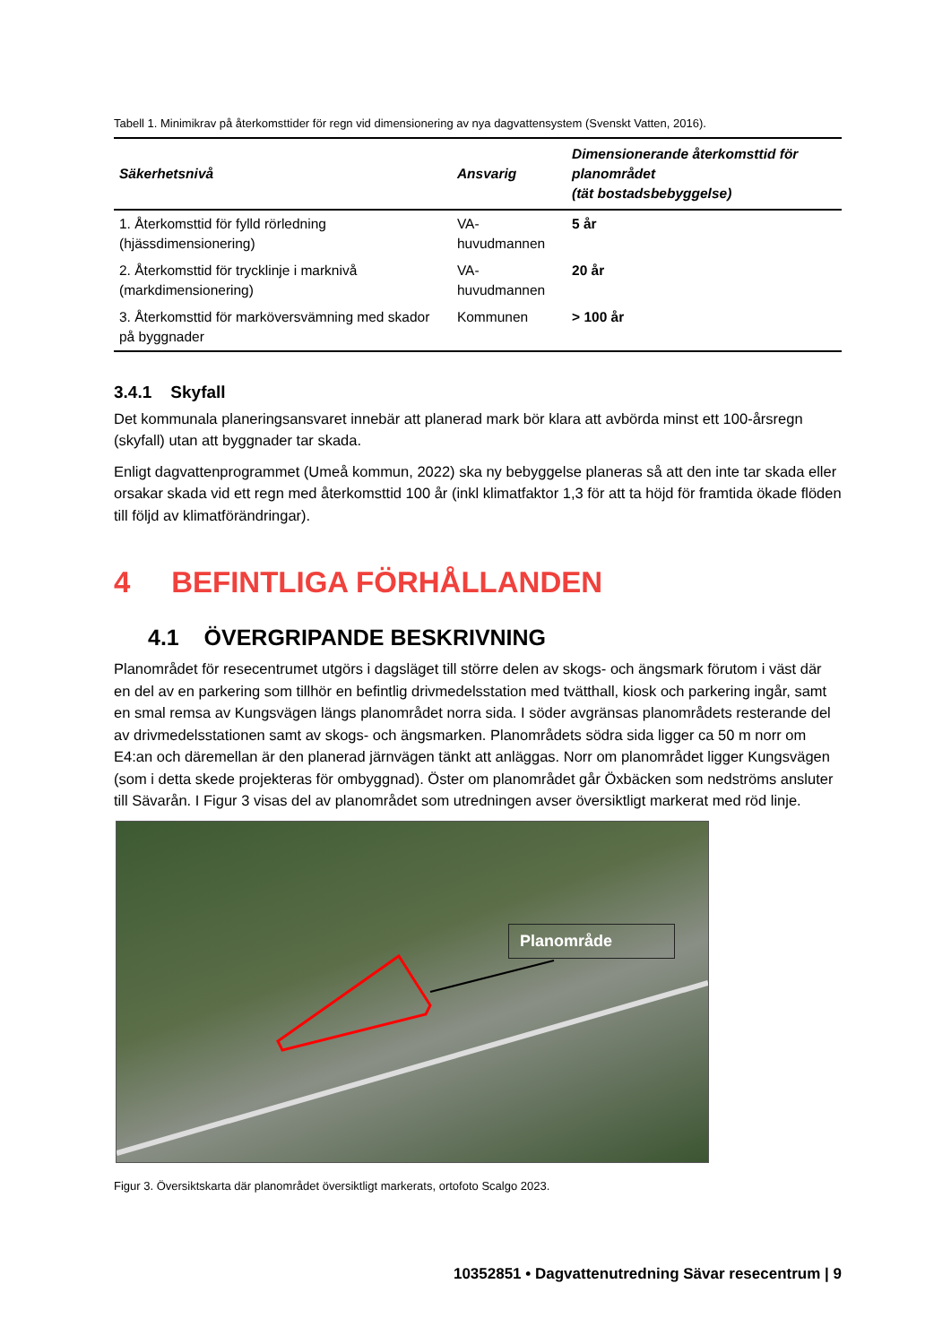Tabell 1. Minimikrav på återkomsttider för regn vid dimensionering av nya dagvattensystem (Svenskt Vatten, 2016).
| Säkerhetsnivå | Ansvarig | Dimensionerande återkomsttid för planområdet (tät bostadsbebyggelse) |
| --- | --- | --- |
| 1. Återkomsttid för fylld rörledning (hjässdimensionering) | VA-huvudmannen | 5 år |
| 2. Återkomsttid för trycklinje i marknivå (markdimensionering) | VA-huvudmannen | 20 år |
| 3. Återkomsttid för marköversvämning med skador på byggnader | Kommunen | > 100 år |
3.4.1 Skyfall
Det kommunala planeringsansvaret innebär att planerad mark bör klara att avbörda minst ett 100-årsregn (skyfall) utan att byggnader tar skada.
Enligt dagvattenprogrammet (Umeå kommun, 2022) ska ny bebyggelse planeras så att den inte tar skada eller orsakar skada vid ett regn med återkomsttid 100 år (inkl klimatfaktor 1,3 för att ta höjd för framtida ökade flöden till följd av klimatförändringar).
4 BEFINTLIGA FÖRHÅLLANDEN
4.1 ÖVERGRIPANDE BESKRIVNING
Planområdet för resecentrumet utgörs i dagsläget till större delen av skogs- och ängsmark förutom i väst där en del av en parkering som tillhör en befintlig drivmedelsstation med tvätthall, kiosk och parkering ingår, samt en smal remsa av Kungsvägen längs planområdet norra sida. I söder avgränsas planområdets resterande del av drivmedelsstationen samt av skogs- och ängsmarken. Planområdets södra sida ligger ca 50 m norr om E4:an och däremellan är den planerad järnvägen tänkt att anläggas. Norr om planområdet ligger Kungsvägen (som i detta skede projekteras för ombyggnad). Öster om planområdet går Öxbäcken som nedströms ansluter till Sävarån. I Figur 3 visas del av planområdet som utredningen avser översiktligt markerat med röd linje.
Planområde
Figur 3. Översiktskarta där planområdet översiktligt markerats, ortofoto Scalgo 2023.
10352851 • Dagvattenutredning Sävar resecentrum | 9